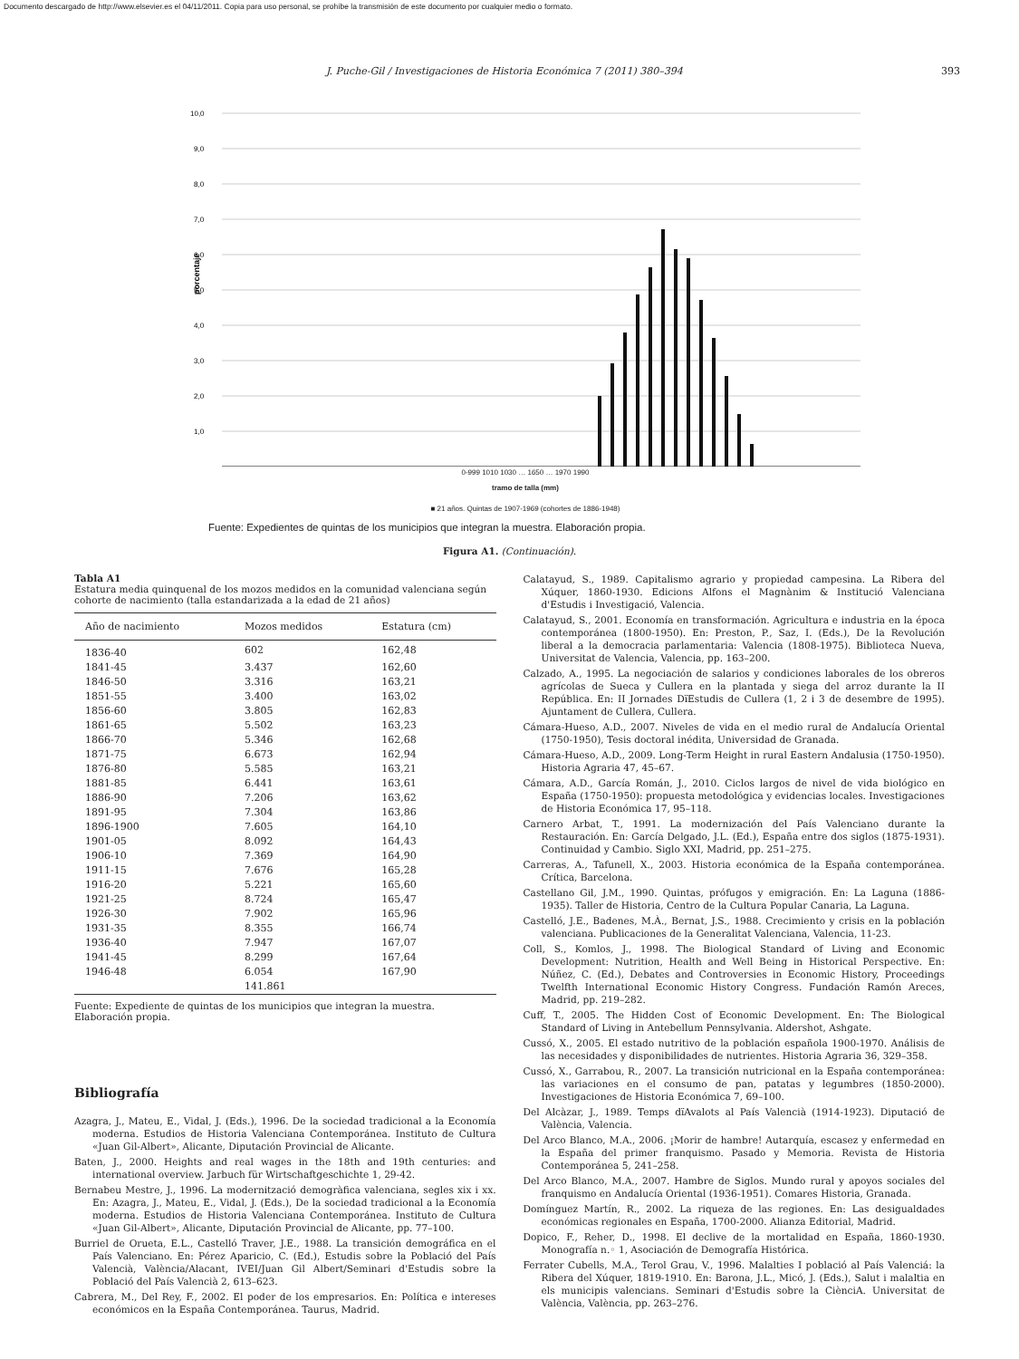Documento descargado de http://www.elsevier.es el 04/11/2011. Copia para uso personal, se prohíbe la transmisión de este documento por cualquier medio o formato.
J. Puche-Gil / Investigaciones de Historia Económica 7 (2011) 380–394 393
porcentaje
10,0
9,0
8,0
7,0
6,0
5,0
4,0
3,0
2,0
1,0
0-999 1010 1030 … 1650 … 1970 1990
tramo de talla (mm)
■ 21 años. Quintas de 1907-1969 (cohortes de 1886-1948)
Fuente: Expedientes de quintas de los municipios que integran la muestra. Elaboración propia.
Figura A1. (Continuación).
Tabla A1
Estatura media quinquenal de los mozos medidos en la comunidad valenciana según cohorte de nacimiento (talla estandarizada a la edad de 21 años)
| Año de nacimiento | Mozos medidos | Estatura (cm) |
| --- | --- | --- |
| 1836-40 | 602 | 162,48 |
| 1841-45 | 3.437 | 162,60 |
| 1846-50 | 3.316 | 163,21 |
| 1851-55 | 3.400 | 163,02 |
| 1856-60 | 3.805 | 162,83 |
| 1861-65 | 5.502 | 163,23 |
| 1866-70 | 5.346 | 162,68 |
| 1871-75 | 6.673 | 162,94 |
| 1876-80 | 5.585 | 163,21 |
| 1881-85 | 6.441 | 163,61 |
| 1886-90 | 7.206 | 163,62 |
| 1891-95 | 7.304 | 163,86 |
| 1896-1900 | 7.605 | 164,10 |
| 1901-05 | 8.092 | 164,43 |
| 1906-10 | 7.369 | 164,90 |
| 1911-15 | 7.676 | 165,28 |
| 1916-20 | 5.221 | 165,60 |
| 1921-25 | 8.724 | 165,47 |
| 1926-30 | 7.902 | 165,96 |
| 1931-35 | 8.355 | 166,74 |
| 1936-40 | 7.947 | 167,07 |
| 1941-45 | 8.299 | 167,64 |
| 1946-48 | 6.054 | 167,90 |
| | 141.861 | |
Fuente: Expediente de quintas de los municipios que integran la muestra. Elaboración propia.
Bibliografía
Azagra, J., Mateu, E., Vidal, J. (Eds.), 1996. De la sociedad tradicional a la Economía moderna. Estudios de Historia Valenciana Contemporánea. Instituto de Cultura «Juan Gil-Albert», Alicante, Diputación Provincial de Alicante.
Baten, J., 2000. Heights and real wages in the 18th and 19th centuries: and international overview. Jarbuch für Wirtschaftgeschichte 1, 29-42.
Bernabeu Mestre, J., 1996. La modernització demogràfica valenciana, segles xix i xx. En: Azagra, J., Mateu, E., Vidal, J. (Eds.), De la sociedad tradicional a la Economía moderna. Estudios de Historia Valenciana Contemporánea. Instituto de Cultura «Juan Gil-Albert», Alicante, Diputación Provincial de Alicante, pp. 77–100.
Burriel de Orueta, E.L., Castelló Traver, J.E., 1988. La transición demográfica en el País Valenciano. En: Pérez Aparicio, C. (Ed.), Estudis sobre la Població del País Valencià, València/Alacant, IVEI/Juan Gil Albert/Seminari d'Estudis sobre la Població del País Valencià 2, 613–623.
Cabrera, M., Del Rey, F., 2002. El poder de los empresarios. En: Política e intereses económicos en la España Contemporánea. Taurus, Madrid.
Calatayud, S., 1989. Capitalismo agrario y propiedad campesina. La Ribera del Xúquer, 1860-1930. Edicions Alfons el Magnànim & Institució Valenciana d'Estudis i Investigació, Valencia.
Calatayud, S., 2001. Economía en transformación. Agricultura e industria en la época contemporánea (1800-1950). En: Preston, P., Saz, I. (Eds.), De la Revolución liberal a la democracia parlamentaria: Valencia (1808-1975). Biblioteca Nueva, Universitat de Valencia, Valencia, pp. 163–200.
Calzado, A., 1995. La negociación de salarios y condiciones laborales de los obreros agrícolas de Sueca y Cullera en la plantada y siega del arroz durante la II República. En: II Jornades DïEstudis de Cullera (1, 2 i 3 de desembre de 1995). Ajuntament de Cullera, Cullera.
Cámara-Hueso, A.D., 2007. Niveles de vida en el medio rural de Andalucía Oriental (1750-1950), Tesis doctoral inédita, Universidad de Granada.
Cámara-Hueso, A.D., 2009. Long-Term Height in rural Eastern Andalusia (1750-1950). Historia Agraria 47, 45–67.
Cámara, A.D., García Román, J., 2010. Ciclos largos de nivel de vida biológico en España (1750-1950): propuesta metodológica y evidencias locales. Investigaciones de Historia Económica 17, 95–118.
Carnero Arbat, T., 1991. La modernización del País Valenciano durante la Restauración. En: García Delgado, J.L. (Ed.), España entre dos siglos (1875-1931). Continuidad y Cambio. Siglo XXI, Madrid, pp. 251–275.
Carreras, A., Tafunell, X., 2003. Historia económica de la España contemporánea. Crítica, Barcelona.
Castellano Gil, J.M., 1990. Quintas, prófugos y emigración. En: La Laguna (1886-1935). Taller de Historia, Centro de la Cultura Popular Canaria, La Laguna.
Castelló, J.E., Badenes, M.À., Bernat, J.S., 1988. Crecimiento y crisis en la población valenciana. Publicaciones de la Generalitat Valenciana, Valencia, 11-23.
Coll, S., Komlos, J., 1998. The Biological Standard of Living and Economic Development: Nutrition, Health and Well Being in Historical Perspective. En: Núñez, C. (Ed.), Debates and Controversies in Economic History, Proceedings Twelfth International Economic History Congress. Fundación Ramón Areces, Madrid, pp. 219–282.
Cuff, T., 2005. The Hidden Cost of Economic Development. En: The Biological Standard of Living in Antebellum Pennsylvania. Aldershot, Ashgate.
Cussó, X., 2005. El estado nutritivo de la población española 1900-1970. Análisis de las necesidades y disponibilidades de nutrientes. Historia Agraria 36, 329–358.
Cussó, X., Garrabou, R., 2007. La transición nutricional en la España contemporánea: las variaciones en el consumo de pan, patatas y legumbres (1850-2000). Investigaciones de Historia Económica 7, 69–100.
Del Alcàzar, J., 1989. Temps dïAvalots al País Valencià (1914-1923). Diputació de València, Valencia.
Del Arco Blanco, M.A., 2006. ¡Morir de hambre! Autarquía, escasez y enfermedad en la España del primer franquismo. Pasado y Memoria. Revista de Historia Contemporánea 5, 241–258.
Del Arco Blanco, M.A., 2007. Hambre de Siglos. Mundo rural y apoyos sociales del franquismo en Andalucía Oriental (1936-1951). Comares Historia, Granada.
Domínguez Martín, R., 2002. La riqueza de las regiones. En: Las desigualdades económicas regionales en España, 1700-2000. Alianza Editorial, Madrid.
Dopico, F., Reher, D., 1998. El declive de la mortalidad en España, 1860-1930. Monografía n.◦ 1, Asociación de Demografía Histórica.
Ferrater Cubells, M.A., Terol Grau, V., 1996. Malalties I població al País Valenciá: la Ribera del Xúquer, 1819-1910. En: Barona, J.L., Micó, J. (Eds.), Salut i malaltia en els municipis valencians. Seminari d'Estudis sobre la CiènciA. Universitat de València, València, pp. 263–276.